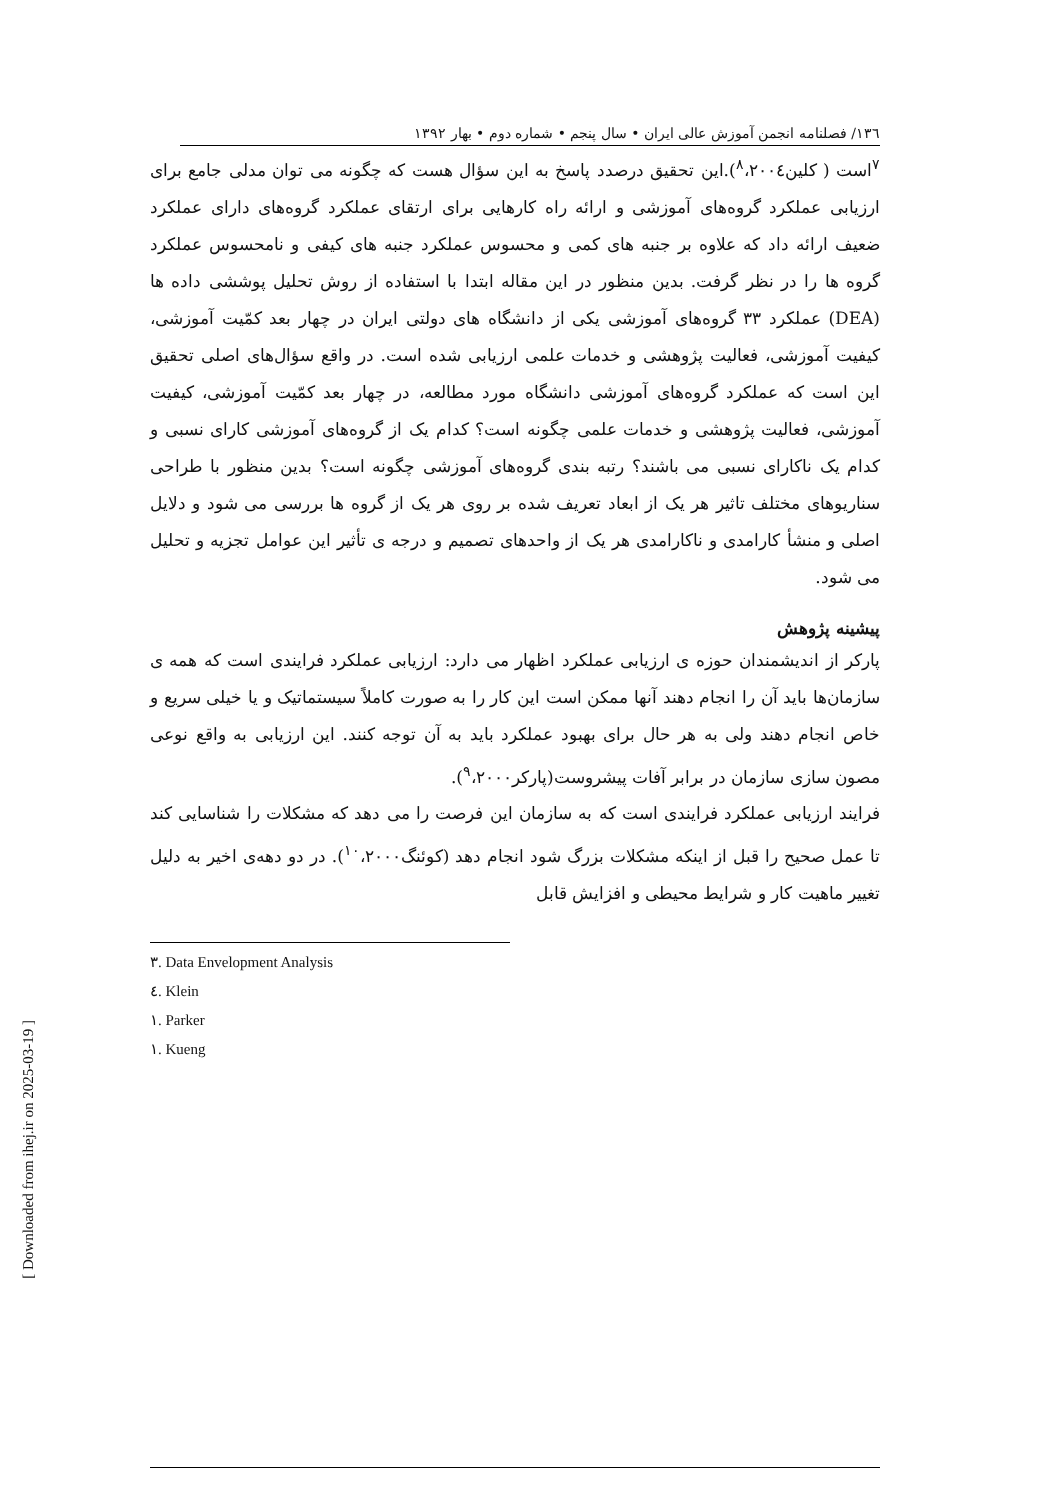۱۳٦/ فصلنامه انجمن آموزش عالی ایران • سال پنجم • شماره دوم • بهار ۱۳۹۲
<sup>۷</sup> است ( کلین<sup>۸</sup>،۲۰۰٤).این تحقیق درصدد پاسخ به این سؤال هست که چگونه می توان مدلی جامع برای ارزیابی عملکرد گروه‌های آموزشی و ارائه راه کارهایی برای ارتقای عملکرد گروه‌های دارای عملکرد ضعیف ارائه داد که علاوه بر جنبه های کمی و محسوس عملکرد جنبه های کیفی و نامحسوس عملکرد گروه ها را در نظر گرفت. بدین منظور در این مقاله ابتدا با استفاده از روش تحلیل پوششی داده ها (DEA) عملکرد ۳۳ گروه‌های آموزشی یکی از دانشگاه های دولتی ایران در چهار بعد کمّیت آموزشی، کیفیت آموزشی، فعالیت پژوهشی و خدمات علمی ارزیابی شده است. در واقع سؤال‌های اصلی تحقیق این است که عملکرد گروه‌های آموزشی دانشگاه مورد مطالعه، در چهار بعد کمّیت آموزشی، کیفیت آموزشی، فعالیت پژوهشی و خدمات علمی چگونه است؟ کدام یک از گروه‌های آموزشی کارای نسبی و کدام یک ناکارای نسبی می باشند؟ رتبه بندی گروه‌های آموزشی چگونه است؟ بدین منظور با طراحی سناریوهای مختلف تاثیر هر یک از ابعاد تعریف شده بر روی هر یک از گروه ها بررسی می شود و دلایل اصلی و منشأ کارامدی و ناکارامدی هر یک از واحدهای تصمیم و درجه ی تأثیر این عوامل تجزیه و تحلیل می شود.
پیشینه پژوهش
پارکر از اندیشمندان حوزه ی ارزیابی عملکرد اظهار می دارد: ارزیابی عملکرد فرایندی است که همه ی سازمان‌ها باید آن را انجام دهند آنها ممکن است این کار را به صورت کاملاً سیستماتیک و یا خیلی سریع و خاص انجام دهند ولی به هر حال برای بهبود عملکرد باید به آن توجه کنند. این ارزیابی به واقع نوعی مصون سازی سازمان در برابر آفات پیشروست(پارکر<sup>۹</sup>،۲۰۰۰).
فرایند ارزیابی عملکرد فرایندی است که به سازمان این فرصت را می دهد که مشکلات را شناسایی کند تا عمل صحیح را قبل از اینکه مشکلات بزرگ شود انجام دهد (کوئنگ<sup>۱۰</sup>،۲۰۰۰). در دو دهه‌ی اخیر به دلیل تغییر ماهیت کار و شرایط محیطی و افزایش قابل
۳. Data Envelopment Analysis
٤. Klein
۱. Parker
۱. Kueng
[ Downloaded from ihej.ir on 2025-03-19 ]